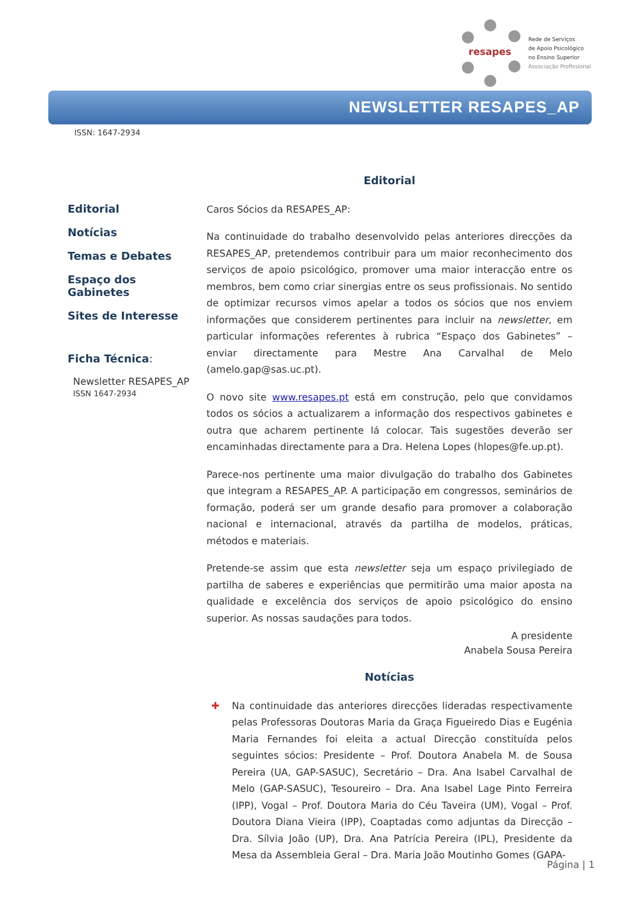resapes
Rede de Serviços
de Apoio Psicológico
no Ensino Superior
Associação Profissional
NEWSLETTER RESAPES_AP
ISSN: 1647-2934
Editorial
Notícias
Temas e Debates
Espaço dos Gabinetes
Sites de Interesse
Ficha Técnica:
Newsletter RESAPES_AP
ISSN 1647-2934
Editorial
Caros Sócios da RESAPES_AP:
Na continuidade do trabalho desenvolvido pelas anteriores direcções da RESAPES_AP, pretendemos contribuir para um maior reconhecimento dos serviços de apoio psicológico, promover uma maior interacção entre os membros, bem como criar sinergias entre os seus profissionais. No sentido de optimizar recursos vimos apelar a todos os sócios que nos enviem informações que considerem pertinentes para incluir na newsletter, em particular informações referentes à rubrica “Espaço dos Gabinetes” – enviar directamente para Mestre Ana Carvalhal de Melo (amelo.gap@sas.uc.pt).
O novo site www.resapes.pt está em construção, pelo que convidamos todos os sócios a actualizarem a informação dos respectivos gabinetes e outra que acharem pertinente lá colocar. Tais sugestões deverão ser encaminhadas directamente para a Dra. Helena Lopes (hlopes@fe.up.pt).
Parece-nos pertinente uma maior divulgação do trabalho dos Gabinetes que integram a RESAPES_AP. A participação em congressos, seminários de formação, poderá ser um grande desafio para promover a colaboração nacional e internacional, através da partilha de modelos, práticas, métodos e materiais.
Pretende-se assim que esta newsletter seja um espaço privilegiado de partilha de saberes e experiências que permitirão uma maior aposta na qualidade e excelência dos serviços de apoio psicológico do ensino superior. As nossas saudações para todos.
A presidente
Anabela Sousa Pereira
Notícias
✚ Na continuidade das anteriores direcções lideradas respectivamente pelas Professoras Doutoras Maria da Graça Figueiredo Dias e Eugénia Maria Fernandes foi eleita a actual Direcção constituída pelos seguintes sócios: Presidente – Prof. Doutora Anabela M. de Sousa Pereira (UA, GAP-SASUC), Secretário – Dra. Ana Isabel Carvalhal de Melo (GAP-SASUC), Tesoureiro – Dra. Ana Isabel Lage Pinto Ferreira (IPP), Vogal – Prof. Doutora Maria do Céu Taveira (UM), Vogal – Prof. Doutora Diana Vieira (IPP), Coaptadas como adjuntas da Direcção – Dra. Sílvia João (UP), Dra. Ana Patrícia Pereira (IPL), Presidente da Mesa da Assembleia Geral – Dra. Maria João Moutinho Gomes (GAPA-
Página | 1